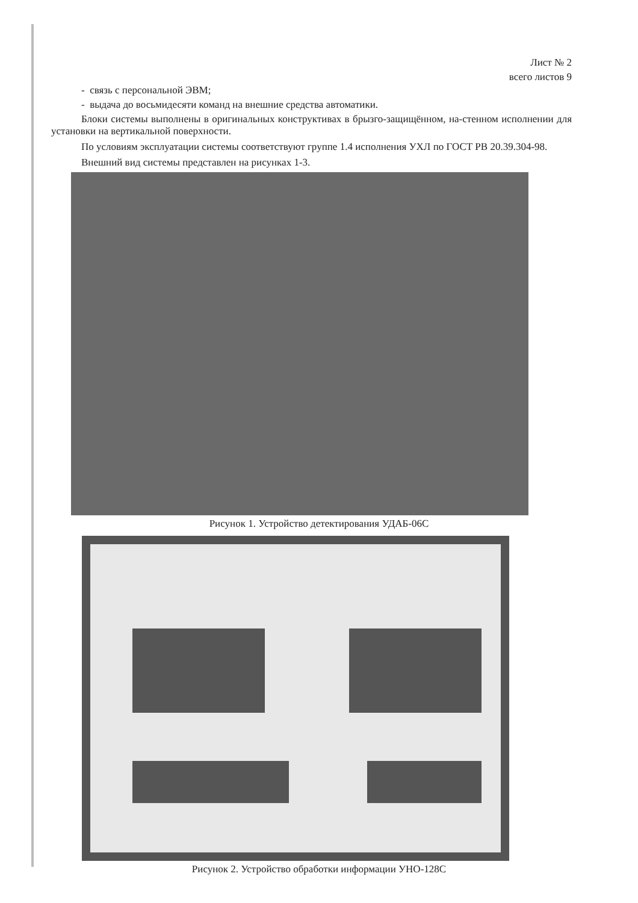Лист № 2
всего листов 9
- связь с персональной ЭВМ;
- выдача до восьмидесяти команд на внешние средства автоматики.
Блоки системы выполнены в оригинальных конструктивах в брызго-защищённом, на-стенном исполнении для установки на вертикальной поверхности.
По условиям эксплуатации системы соответствуют группе 1.4 исполнения УХЛ по ГОСТ РВ 20.39.304-98.
Внешний вид системы представлен на рисунках 1-3.
Рисунок 1. Устройство детектирования УДАБ-06С
Рисунок 2. Устройство обработки информации УНО-128С